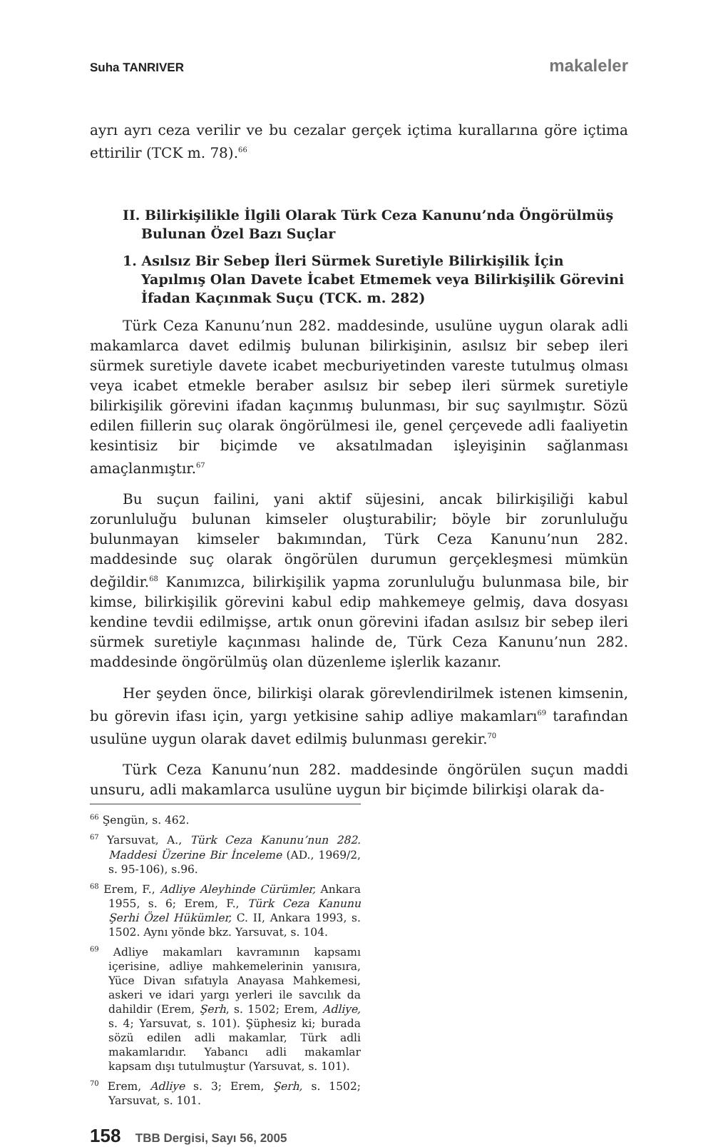Suha TANRIVER makaleler
ayrı ayrı ceza verilir ve bu cezalar gerçek içtima kurallarına göre içtima ettirilir (TCK m. 78).<sup>66</sup>
II. Bilirkişilikle İlgili Olarak Türk Ceza Kanunu’nda Öngörülmüş Bulunan Özel Bazı Suçlar
1. Asılsız Bir Sebep İleri Sürmek Suretiyle Bilirkişilik İçin Yapılmış Olan Davete İcabet Etmemek veya Bilirkişilik Görevini İfadan Kaçınmak Suçu (TCK. m. 282)
Türk Ceza Kanunu’nun 282. maddesinde, usulüne uygun olarak adli makamlarca davet edilmiş bulunan bilirkişinin, asılsız bir sebep ileri sürmek suretiyle davete icabet mecburiyetinden vareste tutulmuş olması veya icabet etmekle beraber asılsız bir sebep ileri sürmek suretiyle bilirkişilik görevini ifadan kaçınmış bulunması, bir suç sayılmıştır. Sözü edilen fiillerin suç olarak öngörülmesi ile, genel çerçevede adli faaliyetin kesintisiz bir biçimde ve aksatılmadan işleyişinin sağlanması amaçlanmıştır.<sup>67</sup>
Bu suçun failini, yani aktif süjesini, ancak bilirkişiliği kabul zorunluluğu bulunan kimseler oluşturabilir; böyle bir zorunluluğu bulunmayan kimseler bakımından, Türk Ceza Kanunu’nun 282. maddesinde suç olarak öngörülen durumun gerçekleşmesi mümkün değildir.<sup>68</sup> Kanımızca, bilirkişilik yapma zorunluluğu bulunmasa bile, bir kimse, bilirkişilik görevini kabul edip mahkemeye gelmiş, dava dosyası kendine tevdii edilmişse, artık onun görevini ifadan asılsız bir sebep ileri sürmek suretiyle kaçınması halinde de, Türk Ceza Kanunu’nun 282. maddesinde öngörülmüş olan düzenleme işlerlik kazanır.
Her şeyden önce, bilirkişi olarak görevlendirilmek istenen kimsenin, bu görevin ifası için, yargı yetkisine sahip adliye makamları<sup>69</sup> tarafından usulüne uygun olarak davet edilmiş bulunması gerekir.<sup>70</sup>
Türk Ceza Kanunu’nun 282. maddesinde öngörülen suçun maddi unsuru, adli makamlarca usulüne uygun bir biçimde bilirkişi olarak da-
<sup>66</sup> Şengün, s. 462.
<sup>67</sup> Yarsuvat, A., Türk Ceza Kanunu’nun 282. Maddesi Üzerine Bir İnceleme (AD., 1969/2, s. 95-106), s.96.
<sup>68</sup> Erem, F., Adliye Aleyhinde Cürümler, Ankara 1955, s. 6; Erem, F., Türk Ceza Kanunu Şerhi Özel Hükümler, C. II, Ankara 1993, s. 1502. Aynı yönde bkz. Yarsuvat, s. 104.
<sup>69</sup> Adliye makamları kavramının kapsamı içerisine, adliye mahkemelerinin yanısıra, Yüce Divan sıfatıyla Anayasa Mahkemesi, askeri ve idari yargı yerleri ile savcılık da dahildir (Erem, Şerh, s. 1502; Erem, Adliye, s. 4; Yarsuvat, s. 101). Şüphesiz ki; burada sözü edilen adli makamlar, Türk adli makamlarıdır. Yabancı adli makamlar kapsam dışı tutulmuştur (Yarsuvat, s. 101).
<sup>70</sup> Erem, Adliye s. 3; Erem, Şerh, s. 1502; Yarsuvat, s. 101.
158 TBB Dergisi, Sayı 56, 2005